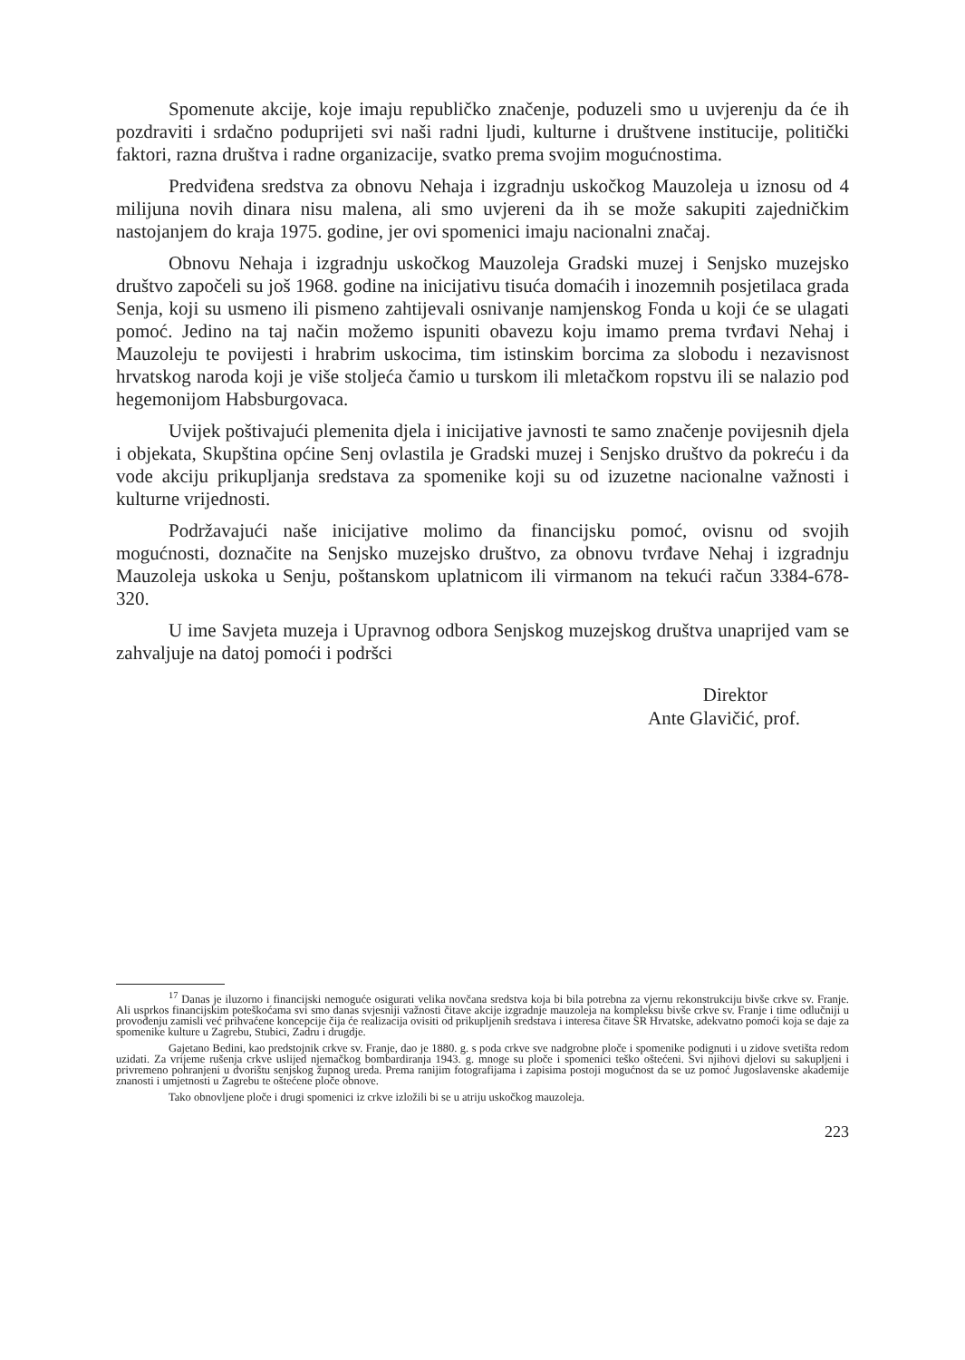Spomenute akcije, koje imaju republičko značenje, poduzeli smo u uvjerenju da će ih pozdraviti i srdačno poduprijeti svi naši radni ljudi, kulturne i društvene institucije, politički faktori, razna društva i radne organizacije, svatko prema svojim mogućnostima.
Predviđena sredstva za obnovu Nehaja i izgradnju uskočkog Mauzoleja u iznosu od 4 milijuna novih dinara nisu malena, ali smo uvjereni da ih se može sakupiti zajedničkim nastojanjem do kraja 1975. godine, jer ovi spomenici imaju nacionalni značaj.
Obnovu Nehaja i izgradnju uskočkog Mauzoleja Gradski muzej i Senjsko muzejsko društvo započeli su još 1968. godine na inicijativu tisuća domaćih i inozemnih posjetilaca grada Senja, koji su usmeno ili pismeno zahtijevali osnivanje namjenskog Fonda u koji će se ulagati pomoć. Jedino na taj način možemo ispuniti obavezu koju imamo prema tvrđavi Nehaj i Mauzoleju te povijesti i hrabrim uskocima, tim istinskim borcima za slobodu i nezavisnost hrvatskog naroda koji je više stoljeća čamio u turskom ili mletačkom ropstvu ili se nalazio pod hegemonijom Habsburgovaca.
Uvijek poštivajući plemenita djela i inicijative javnosti te samo značenje povijesnih djela i objekata, Skupština općine Senj ovlastila je Gradski muzej i Senjsko društvo da pokreću i da vode akciju prikupljanja sredstava za spomenike koji su od izuzetne nacionalne važnosti i kulturne vrijednosti.
Podržavajući naše inicijative molimo da financijsku pomoć, ovisnu od svojih mogućnosti, doznačite na Senjsko muzejsko društvo, za obnovu tvrđave Nehaj i izgradnju Mauzoleja uskoka u Senju, poštanskom uplatnicom ili virmanom na tekući račun 3384-678-320.
U ime Savjeta muzeja i Upravnog odbora Senjskog muzejskog društva unaprijed vam se zahvaljuje na datoj pomoći i podršci
Direktor
Ante Glavičić, prof.
<sup>17</sup> Danas je iluzorno i financijski nemoguće osigurati velika novčana sredstva koja bi bila potrebna za vjernu rekonstrukciju bivše crkve sv. Franje. Ali usprkos financijskim poteškoćama svi smo danas svjesniji važnosti čitave akcije izgradnje mauzoleja na kompleksu bivše crkve sv. Franje i time odlučniji u provođenju zamisli već prihvaćene koncepcije čija će realizacija ovisiti od prikupljenih sredstava i interesa čitave SR Hrvatske, adekvatno pomoći koja se daje za spomenike kulture u Zagrebu, Stubici, Zadru i drugdje.
Gajetano Bedini, kao predstojnik crkve sv. Franje, dao je 1880. g. s poda crkve sve nadgrobne ploče i spomenike podignuti i u zidove svetišta redom uzidati. Za vrijeme rušenja crkve uslijed njemačkog bombardiranja 1943. g. mnoge su ploče i spomenici teško oštećeni. Svi njihovi djelovi su sakupljeni i privremeno pohranjeni u dvorištu senjskog župnog ureda. Prema ranijim fotografijama i zapisima postoji mogućnost da se uz pomoć Jugoslavenske akademije znanosti i umjetnosti u Zagrebu te oštećene ploče obnove.
Tako obnovljene ploče i drugi spomenici iz crkve izložili bi se u atriju uskočkog mauzoleja.
223